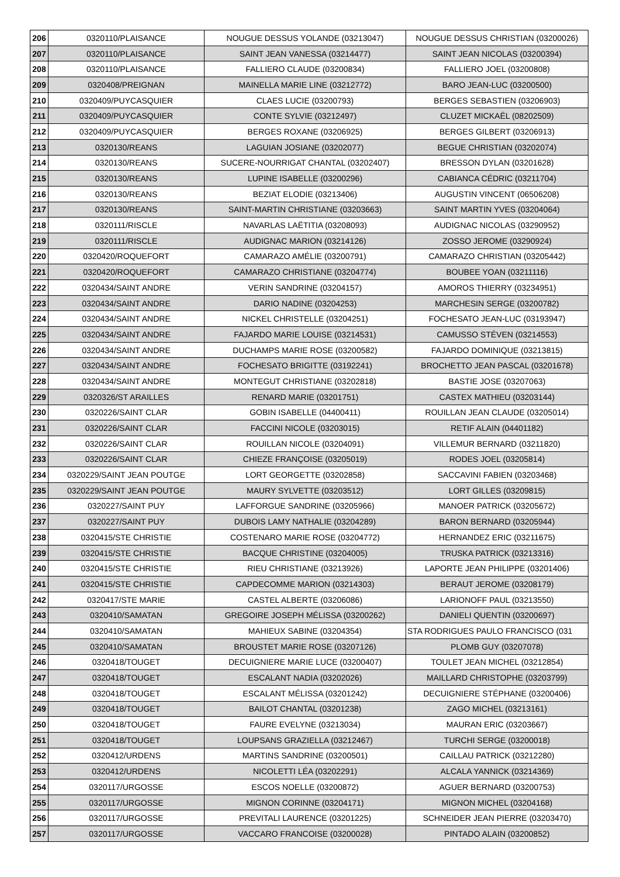| 206 | 0320110/PLAISANCE | NOUGUE DESSUS YOLANDE (03213047) | NOUGUE DESSUS CHRISTIAN (03200026) |
| 207 | 0320110/PLAISANCE | SAINT JEAN VANESSA (03214477) | SAINT JEAN NICOLAS (03200394) |
| 208 | 0320110/PLAISANCE | FALLIERO CLAUDE (03200834) | FALLIERO JOEL (03200808) |
| 209 | 0320408/PREIGNAN | MAINELLA MARIE LINE (03212772) | BARO JEAN-LUC (03200500) |
| 210 | 0320409/PUYCASQUIER | CLAES LUCIE (03200793) | BERGES SEBASTIEN (03206903) |
| 211 | 0320409/PUYCASQUIER | CONTE SYLVIE (03212497) | CLUZET MICKAËL (08202509) |
| 212 | 0320409/PUYCASQUIER | BERGES ROXANE (03206925) | BERGES GILBERT (03206913) |
| 213 | 0320130/REANS | LAGUIAN JOSIANE (03202077) | BEGUE CHRISTIAN (03202074) |
| 214 | 0320130/REANS | SUCERE-NOURRIGAT CHANTAL (03202407) | BRESSON DYLAN (03201628) |
| 215 | 0320130/REANS | LUPINE ISABELLE (03200296) | CABIANCA CÉDRIC (03211704) |
| 216 | 0320130/REANS | BEZIAT ELODIE (03213406) | AUGUSTIN VINCENT (06506208) |
| 217 | 0320130/REANS | SAINT-MARTIN CHRISTIANE (03203663) | SAINT MARTIN YVES (03204064) |
| 218 | 0320111/RISCLE | NAVARLAS LAËTITIA (03208093) | AUDIGNAC NICOLAS (03290952) |
| 219 | 0320111/RISCLE | AUDIGNAC MARION (03214126) | ZOSSO JEROME (03290924) |
| 220 | 0320420/ROQUEFORT | CAMARAZO AMÉLIE (03200791) | CAMARAZO CHRISTIAN (03205442) |
| 221 | 0320420/ROQUEFORT | CAMARAZO CHRISTIANE (03204774) | BOUBEE YOAN (03211116) |
| 222 | 0320434/SAINT ANDRE | VERIN SANDRINE (03204157) | AMOROS THIERRY (03234951) |
| 223 | 0320434/SAINT ANDRE | DARIO NADINE (03204253) | MARCHESIN SERGE (03200782) |
| 224 | 0320434/SAINT ANDRE | NICKEL CHRISTELLE (03204251) | FOCHESATO JEAN-LUC (03193947) |
| 225 | 0320434/SAINT ANDRE | FAJARDO MARIE LOUISE (03214531) | CAMUSSO STÉVEN (03214553) |
| 226 | 0320434/SAINT ANDRE | DUCHAMPS MARIE ROSE (03200582) | FAJARDO DOMINIQUE (03213815) |
| 227 | 0320434/SAINT ANDRE | FOCHESATO BRIGITTE (03192241) | BROCHETTO JEAN PASCAL (03201678) |
| 228 | 0320434/SAINT ANDRE | MONTEGUT CHRISTIANE (03202818) | BASTIE JOSE (03207063) |
| 229 | 0320326/ST ARAILLES | RENARD MARIE (03201751) | CASTEX MATHIEU (03203144) |
| 230 | 0320226/SAINT CLAR | GOBIN ISABELLE (04400411) | ROUILLAN JEAN CLAUDE (03205014) |
| 231 | 0320226/SAINT CLAR | FACCINI NICOLE (03203015) | RETIF ALAIN (04401182) |
| 232 | 0320226/SAINT CLAR | ROUILLAN NICOLE (03204091) | VILLEMUR BERNARD (03211820) |
| 233 | 0320226/SAINT CLAR | CHIEZE FRANÇOISE (03205019) | RODES JOEL (03205814) |
| 234 | 0320229/SAINT JEAN POUTGE | LORT GEORGETTE (03202858) | SACCAVINI FABIEN (03203468) |
| 235 | 0320229/SAINT JEAN POUTGE | MAURY SYLVETTE (03203512) | LORT GILLES (03209815) |
| 236 | 0320227/SAINT PUY | LAFFORGUE SANDRINE (03205966) | MANOER PATRICK (03205672) |
| 237 | 0320227/SAINT PUY | DUBOIS LAMY NATHALIE (03204289) | BARON BERNARD (03205944) |
| 238 | 0320415/STE CHRISTIE | COSTENARO MARIE ROSE (03204772) | HERNANDEZ ERIC (03211675) |
| 239 | 0320415/STE CHRISTIE | BACQUE CHRISTINE (03204005) | TRUSKA PATRICK (03213316) |
| 240 | 0320415/STE CHRISTIE | RIEU CHRISTIANE (03213926) | LAPORTE JEAN PHILIPPE (03201406) |
| 241 | 0320415/STE CHRISTIE | CAPDECOMME MARION (03214303) | BERAUT JEROME (03208179) |
| 242 | 0320417/STE MARIE | CASTEL ALBERTE (03206086) | LARIONOFF PAUL (03213550) |
| 243 | 0320410/SAMATAN | GREGOIRE JOSEPH MÉLISSA (03200262) | DANIELI QUENTIN (03200697) |
| 244 | 0320410/SAMATAN | MAHIEUX SABINE (03204354) | STA RODRIGUES PAULO FRANCISCO (031 |
| 245 | 0320410/SAMATAN | BROUSTET MARIE ROSE (03207126) | PLOMB GUY (03207078) |
| 246 | 0320418/TOUGET | DECUIGNIERE MARIE LUCE (03200407) | TOULET JEAN MICHEL (03212854) |
| 247 | 0320418/TOUGET | ESCALANT NADIA (03202026) | MAILLARD CHRISTOPHE (03203799) |
| 248 | 0320418/TOUGET | ESCALANT MÉLISSA (03201242) | DECUIGNIERE STÉPHANE (03200406) |
| 249 | 0320418/TOUGET | BAILOT CHANTAL (03201238) | ZAGO MICHEL (03213161) |
| 250 | 0320418/TOUGET | FAURE EVELYNE (03213034) | MAURAN ERIC (03203667) |
| 251 | 0320418/TOUGET | LOUPSANS GRAZIELLA (03212467) | TURCHI SERGE (03200018) |
| 252 | 0320412/URDENS | MARTINS SANDRINE (03200501) | CAILLAU PATRICK (03212280) |
| 253 | 0320412/URDENS | NICOLETTI LÉA (03202291) | ALCALA YANNICK (03214369) |
| 254 | 0320117/URGOSSE | ESCOS NOELLE (03200872) | AGUER BERNARD (03200753) |
| 255 | 0320117/URGOSSE | MIGNON CORINNE (03204171) | MIGNON MICHEL (03204168) |
| 256 | 0320117/URGOSSE | PREVITALI LAURENCE (03201225) | SCHNEIDER JEAN PIERRE (03203470) |
| 257 | 0320117/URGOSSE | VACCARO FRANCOISE (03200028) | PINTADO ALAIN (03200852) |